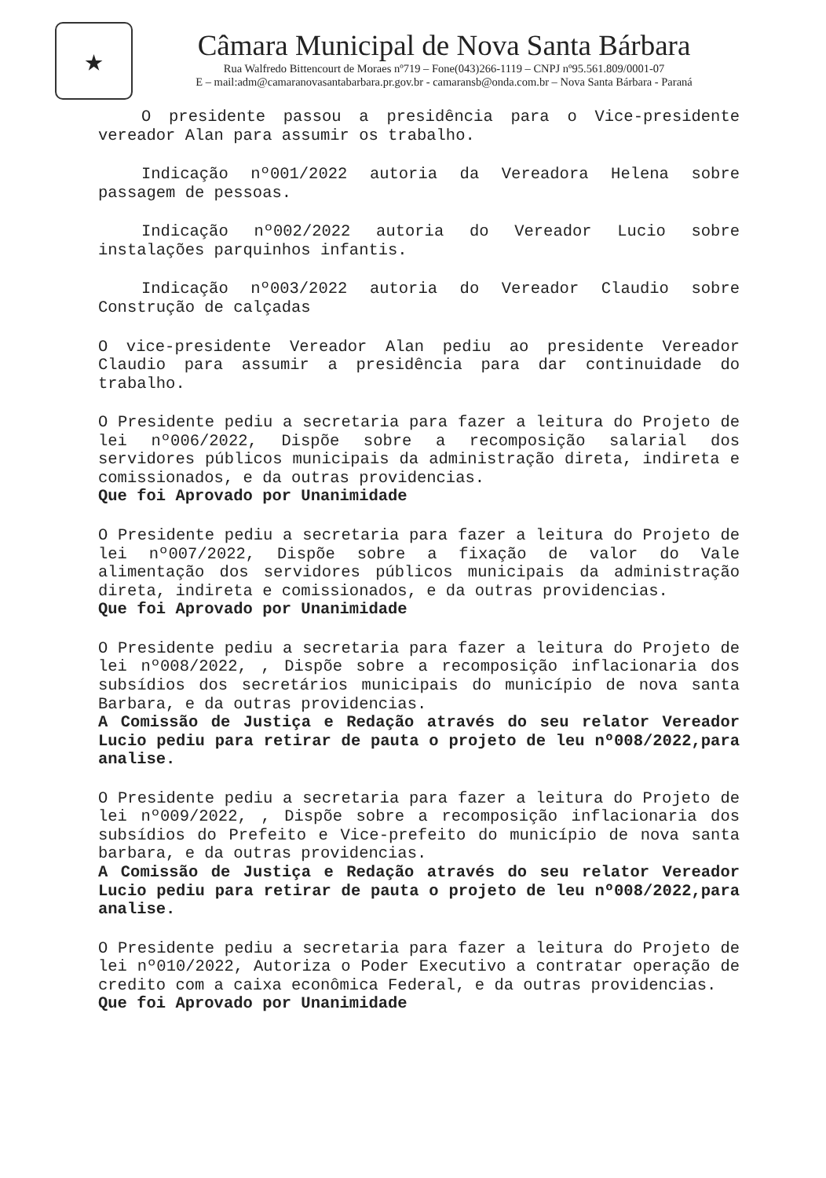★
Câmara Municipal de Nova Santa Bárbara
Rua Walfredo Bittencourt de Moraes nº719 – Fone(043)266-1119 – CNPJ nº95.561.809/0001-07
E – mail:adm@camaranovasantabarbara.pr.gov.br - camaransb@onda.com.br – Nova Santa Bárbara - Paraná
O presidente passou a presidência para o Vice-presidente vereador Alan para assumir os trabalho.
Indicação nº001/2022 autoria da Vereadora Helena sobre passagem de pessoas.
Indicação nº002/2022 autoria do Vereador Lucio sobre instalações parquinhos infantis.
Indicação nº003/2022 autoria do Vereador Claudio sobre Construção de calçadas
O vice-presidente Vereador Alan pediu ao presidente Vereador Claudio para assumir a presidência para dar continuidade do trabalho.
O Presidente pediu a secretaria para fazer a leitura do Projeto de lei nº006/2022, Dispõe sobre a recomposição salarial dos servidores públicos municipais da administração direta, indireta e comissionados, e da outras providencias.
Que foi Aprovado por Unanimidade
O Presidente pediu a secretaria para fazer a leitura do Projeto de lei nº007/2022, Dispõe sobre a fixação de valor do Vale alimentação dos servidores públicos municipais da administração direta, indireta e comissionados, e da outras providencias.
Que foi Aprovado por Unanimidade
O Presidente pediu a secretaria para fazer a leitura do Projeto de lei nº008/2022, , Dispõe sobre a recomposição inflacionaria dos subsídios dos secretários municipais do município de nova santa Barbara, e da outras providencias.
A Comissão de Justiça e Redação através do seu relator Vereador Lucio pediu para retirar de pauta o projeto de leu nº008/2022,para analise.
O Presidente pediu a secretaria para fazer a leitura do Projeto de lei nº009/2022, , Dispõe sobre a recomposição inflacionaria dos subsídios do Prefeito e Vice-prefeito do município de nova santa barbara, e da outras providencias.
A Comissão de Justiça e Redação através do seu relator Vereador Lucio pediu para retirar de pauta o projeto de leu nº008/2022,para analise.
O Presidente pediu a secretaria para fazer a leitura do Projeto de lei nº010/2022, Autoriza o Poder Executivo a contratar operação de credito com a caixa econômica Federal, e da outras providencias.
Que foi Aprovado por Unanimidade